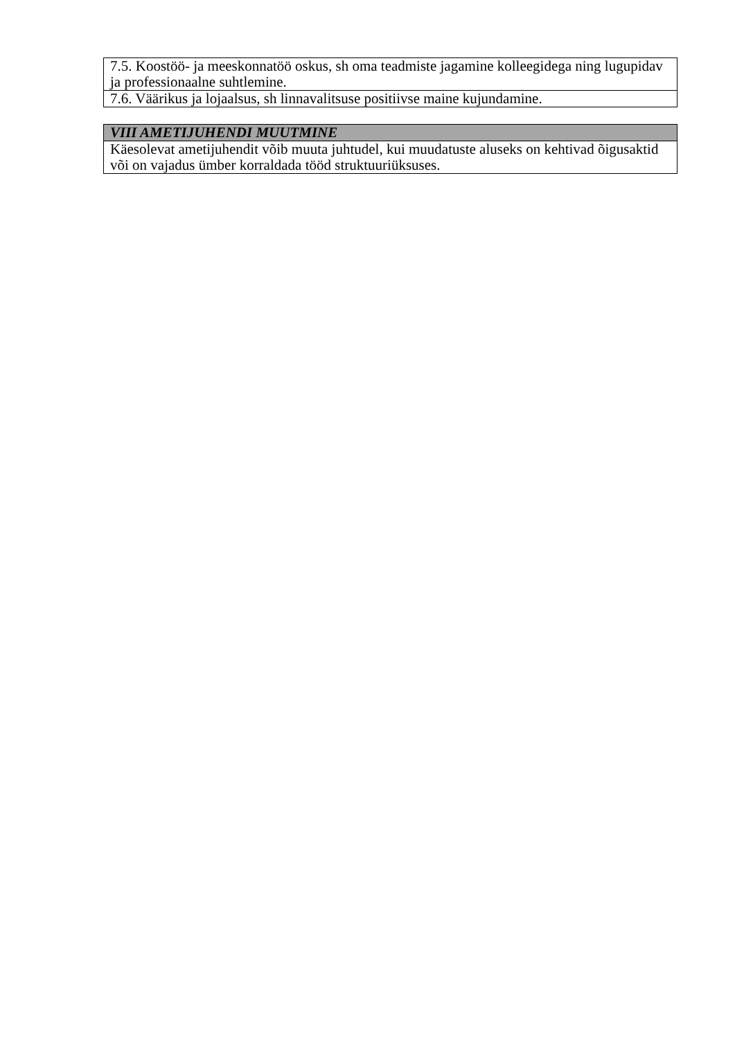| 7.5. Koostöö- ja meeskonnatöö oskus, sh oma teadmiste jagamine kolleegidega ning lugupidav ja professionaalne suhtlemine. |
| 7.6. Väärikus ja lojaalsus, sh linnavalitsuse positiivse maine kujundamine. |
| VIII AMETIJUHENDI MUUTMINE |
| --- |
| Käesolevat ametijuhendit võib muuta juhtudel, kui muudatuste aluseks on kehtivad õigusaktid või on vajadus ümber korraldada tööd struktuuriüksuses. |